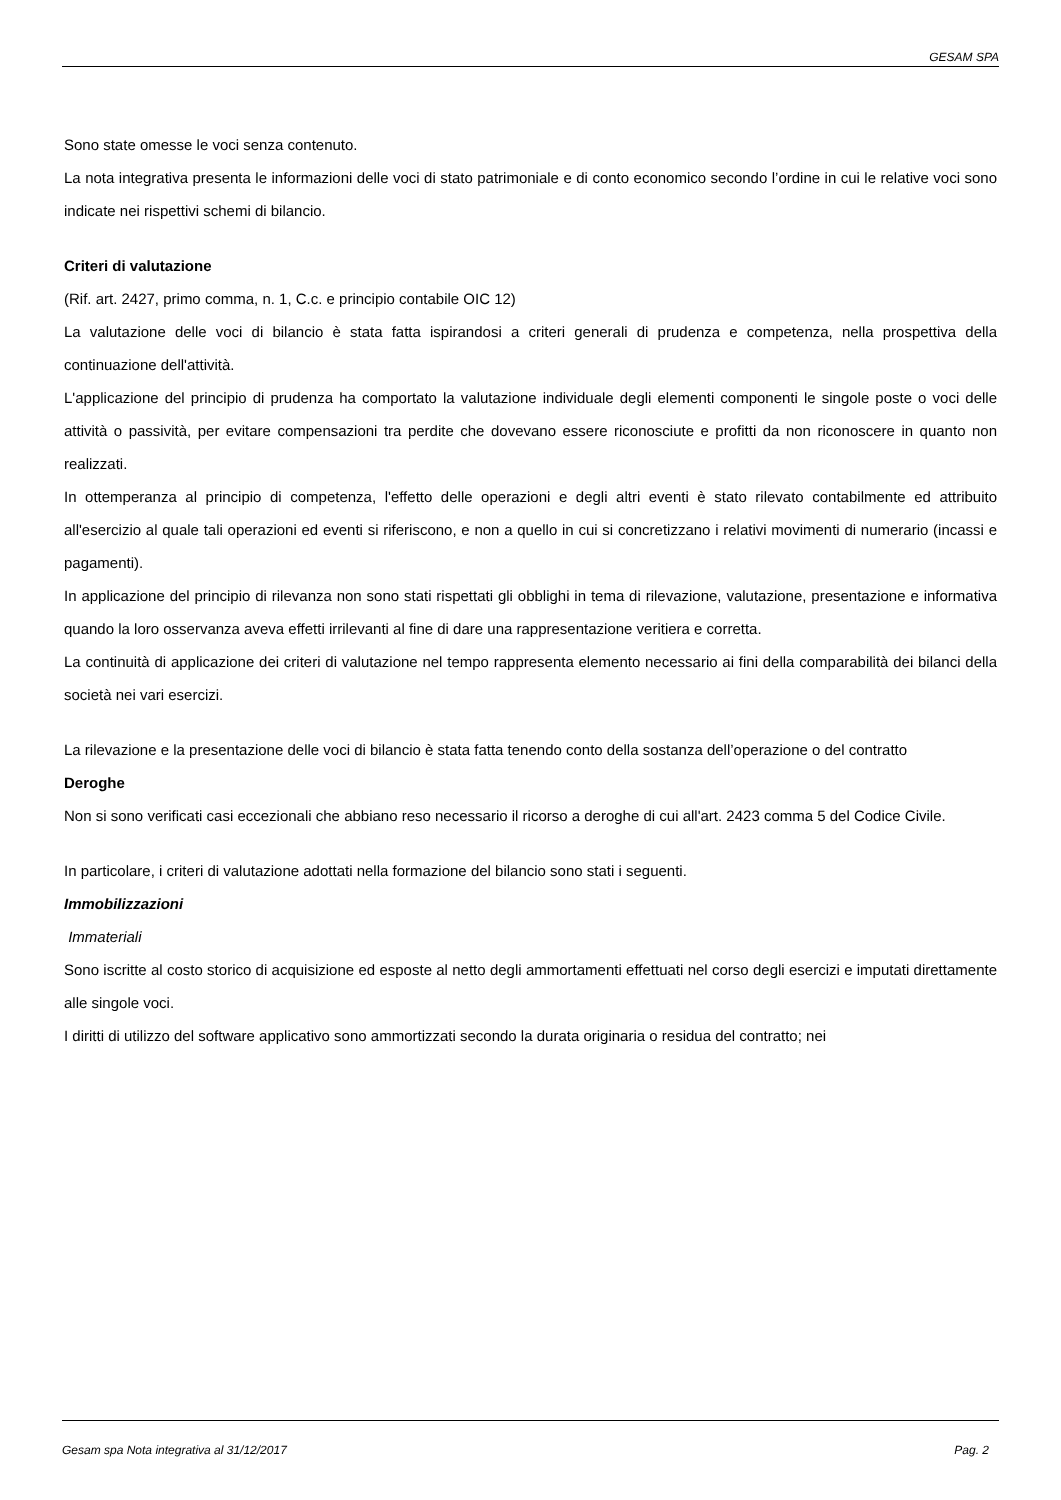GESAM SPA
Sono state omesse le voci senza contenuto.
La nota integrativa presenta le informazioni delle voci di stato patrimoniale e di conto economico secondo l’ordine in cui le relative voci sono indicate nei rispettivi schemi di bilancio.
Criteri di valutazione
(Rif. art. 2427, primo comma, n. 1, C.c. e principio contabile OIC 12)
La valutazione delle voci di bilancio è stata fatta ispirandosi a criteri generali di prudenza e competenza, nella prospettiva della continuazione dell'attività.
L'applicazione del principio di prudenza ha comportato la valutazione individuale degli elementi componenti le singole poste o voci delle attività o passività, per evitare compensazioni tra perdite che dovevano essere riconosciute e profitti da non riconoscere in quanto non realizzati.
In ottemperanza al principio di competenza, l'effetto delle operazioni e degli altri eventi è stato rilevato contabilmente ed attribuito all'esercizio al quale tali operazioni ed eventi si riferiscono, e non a quello in cui si concretizzano i relativi movimenti di numerario (incassi e pagamenti).
In applicazione del principio di rilevanza non sono stati rispettati gli obblighi in tema di rilevazione, valutazione, presentazione e informativa quando la loro osservanza aveva effetti irrilevanti al fine di dare una rappresentazione veritiera e corretta.
La continuità di applicazione dei criteri di valutazione nel tempo rappresenta elemento necessario ai fini della comparabilità dei bilanci della società nei vari esercizi.
La rilevazione e la presentazione delle voci di bilancio è stata fatta tenendo conto della sostanza dell’operazione o del contratto
Deroghe
Non si sono verificati casi eccezionali che abbiano reso necessario il ricorso a deroghe di cui all'art. 2423 comma 5 del Codice Civile.
In particolare, i criteri di valutazione adottati nella formazione del bilancio sono stati i seguenti.
Immobilizzazioni
Immateriali
Sono iscritte al costo storico di acquisizione ed esposte al netto degli ammortamenti effettuati nel corso degli esercizi e imputati direttamente alle singole voci.
I diritti di utilizzo del software applicativo sono ammortizzati secondo la durata originaria o residua del contratto; nei
Gesam spa Nota integrativa al 31/12/2017 Pag. 2